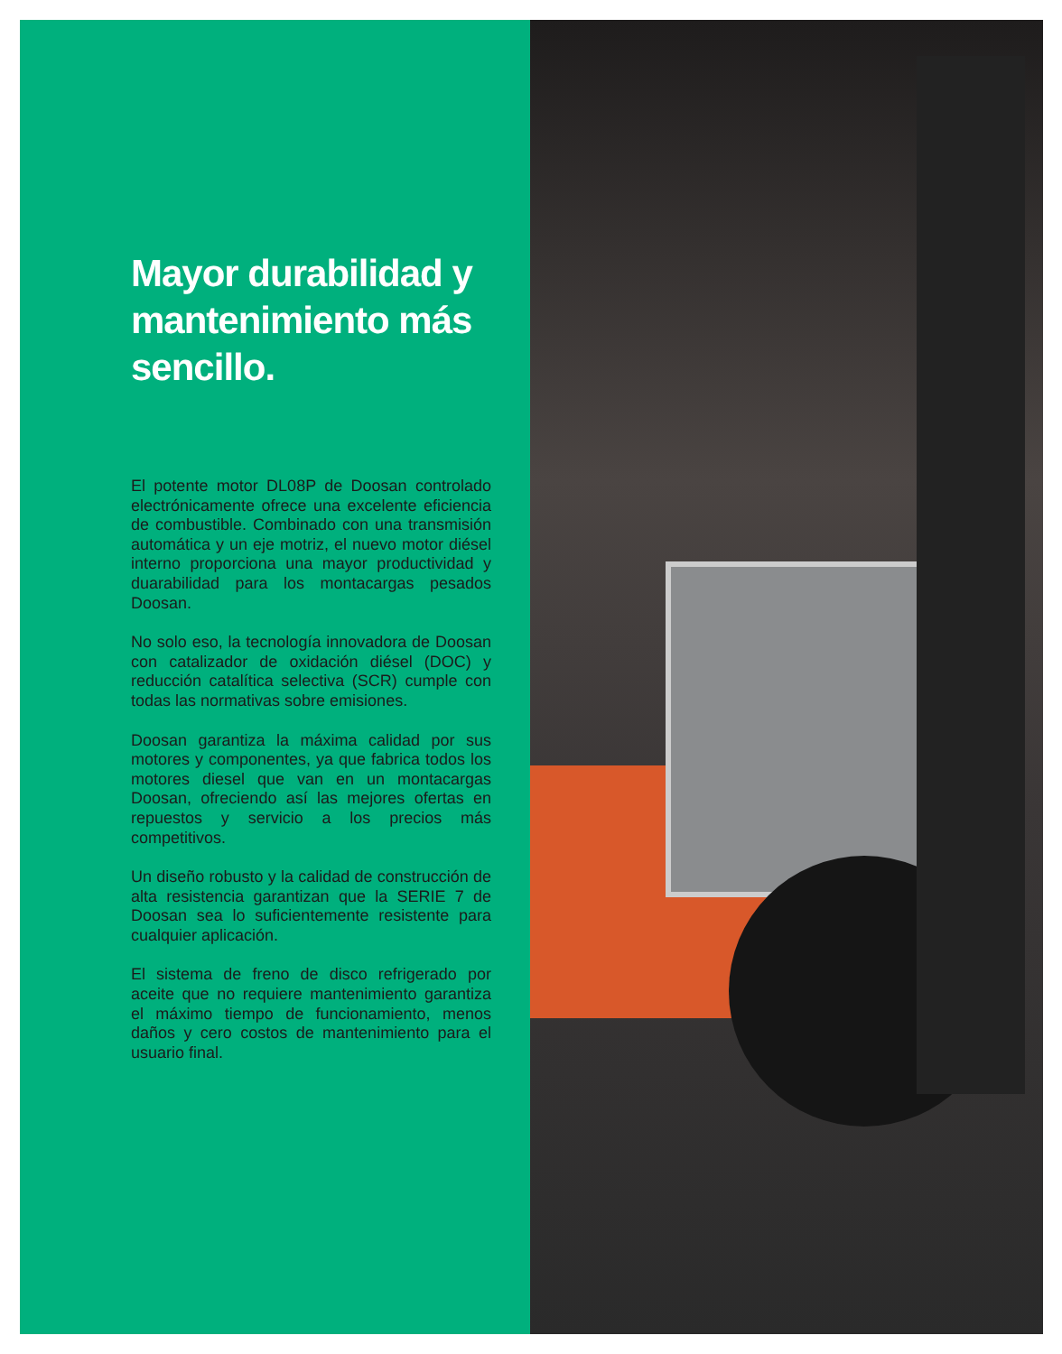Mayor durabilidad y mantenimiento más sencillo.
El potente motor DL08P de Doosan controlado electrónicamente ofrece una excelente eficiencia de combustible. Combinado con una transmisión automática y un eje motriz, el nuevo motor diésel interno proporciona una mayor productividad y duarabilidad para los montacargas pesados Doosan.
No solo eso, la tecnología innovadora de Doosan con catalizador de oxidación diésel (DOC) y reducción catalítica selectiva (SCR) cumple con todas las normativas sobre emisiones.
Doosan garantiza la máxima calidad por sus motores y componentes, ya que fabrica todos los motores diesel que van en un montacargas Doosan, ofreciendo así las mejores ofertas en repuestos y servicio a los precios más competitivos.
Un diseño robusto y la calidad de construcción de alta resistencia garantizan que la SERIE 7 de Doosan sea lo suficientemente resistente para cualquier aplicación.
El sistema de freno de disco refrigerado por aceite que no requiere mantenimiento garantiza el máximo tiempo de funcionamiento, menos daños y cero costos de mantenimiento para el usuario final.